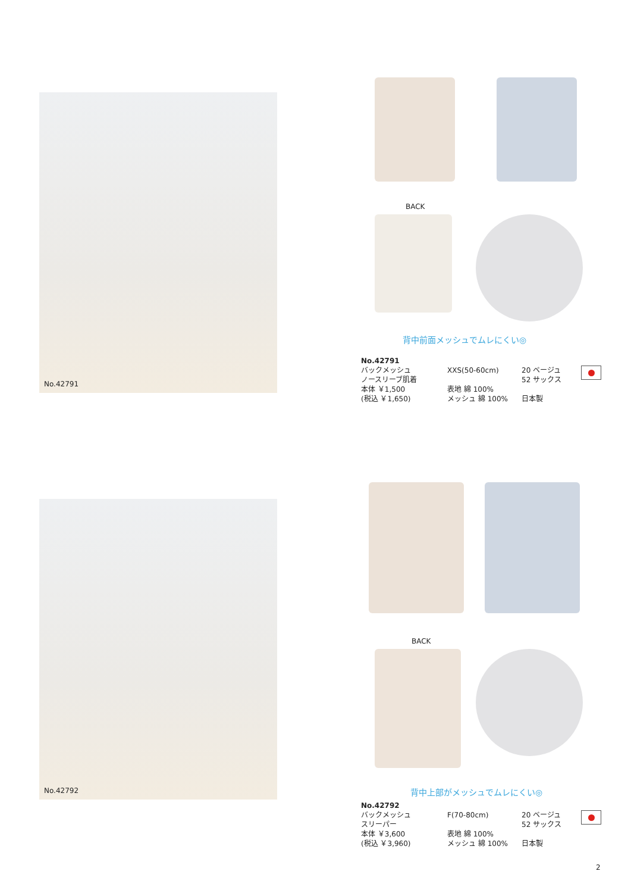No.42791
BACK
背中前面メッシュでムレにくい◎
No.42791
バックメッシュ
ノースリーブ肌着
本体 ￥1,500
(税込 ￥1,650)
XXS(50-60cm)
表地 綿 100%
メッシュ 綿 100%
20 ベージュ
52 サックス
日本製
No.42792
BACK
背中上部がメッシュでムレにくい◎
No.42792
バックメッシュ
スリーパー
本体 ￥3,600
(税込 ￥3,960)
F(70-80cm)
表地 綿 100%
メッシュ 綿 100%
20 ベージュ
52 サックス
日本製
2